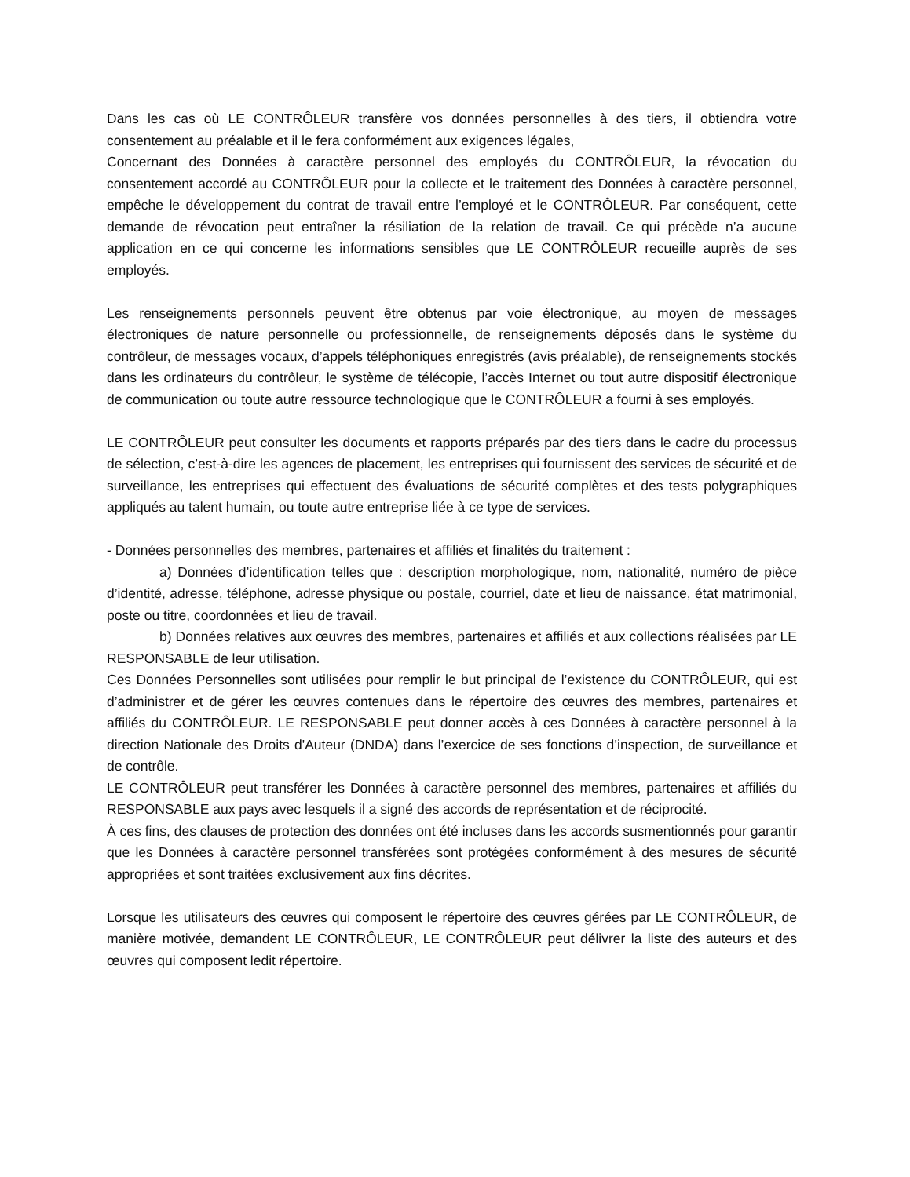Dans les cas où LE CONTRÔLEUR transfère vos données personnelles à des tiers, il obtiendra votre consentement au préalable et il le fera conformément aux exigences légales,
Concernant des Données à caractère personnel des employés du CONTRÔLEUR, la révocation du consentement accordé au CONTRÔLEUR pour la collecte et le traitement des Données à caractère personnel, empêche le développement du contrat de travail entre l’employé et le CONTRÔLEUR. Par conséquent, cette demande de révocation peut entraîner la résiliation de la relation de travail. Ce qui précède n’a aucune application en ce qui concerne les informations sensibles que LE CONTRÔLEUR recueille auprès de ses employés.
Les renseignements personnels peuvent être obtenus par voie électronique, au moyen de messages électroniques de nature personnelle ou professionnelle, de renseignements déposés dans le système du contrôleur, de messages vocaux, d’appels téléphoniques enregistrés (avis préalable), de renseignements stockés dans les ordinateurs du contrôleur, le système de télécopie, l’accès Internet ou tout autre dispositif électronique de communication ou toute autre ressource technologique que le CONTRÔLEUR a fourni à ses employés.
LE CONTRÔLEUR peut consulter les documents et rapports préparés par des tiers dans le cadre du processus de sélection, c’est-à-dire les agences de placement, les entreprises qui fournissent des services de sécurité et de surveillance, les entreprises qui effectuent des évaluations de sécurité complètes et des tests polygraphiques appliqués au talent humain, ou toute autre entreprise liée à ce type de services.
- Données personnelles des membres, partenaires et affiliés et finalités du traitement :
a) Données d’identification telles que : description morphologique, nom, nationalité, numéro de pièce d’identité, adresse, téléphone, adresse physique ou postale, courriel, date et lieu de naissance, état matrimonial, poste ou titre, coordonnées et lieu de travail.
b) Données relatives aux œuvres des membres, partenaires et affiliés et aux collections réalisées par LE RESPONSABLE de leur utilisation.
Ces Données Personnelles sont utilisées pour remplir le but principal de l’existence du CONTRÔLEUR, qui est d’administrer et de gérer les œuvres contenues dans le répertoire des œuvres des membres, partenaires et affiliés du CONTRÔLEUR. LE RESPONSABLE peut donner accès à ces Données à caractère personnel à la direction Nationale des Droits d'Auteur (DNDA) dans l’exercice de ses fonctions d’inspection, de surveillance et de contrôle.
LE CONTRÔLEUR peut transférer les Données à caractère personnel des membres, partenaires et affiliés du RESPONSABLE aux pays avec lesquels il a signé des accords de représentation et de réciprocité.
À ces fins, des clauses de protection des données ont été incluses dans les accords susmentionnés pour garantir que les Données à caractère personnel transférées sont protégées conformément à des mesures de sécurité appropriées et sont traitées exclusivement aux fins décrites.
Lorsque les utilisateurs des œuvres qui composent le répertoire des œuvres gérées par LE CONTRÔLEUR, de manière motivée, demandent LE CONTRÔLEUR, LE CONTRÔLEUR peut délivrer la liste des auteurs et des œuvres qui composent ledit répertoire.